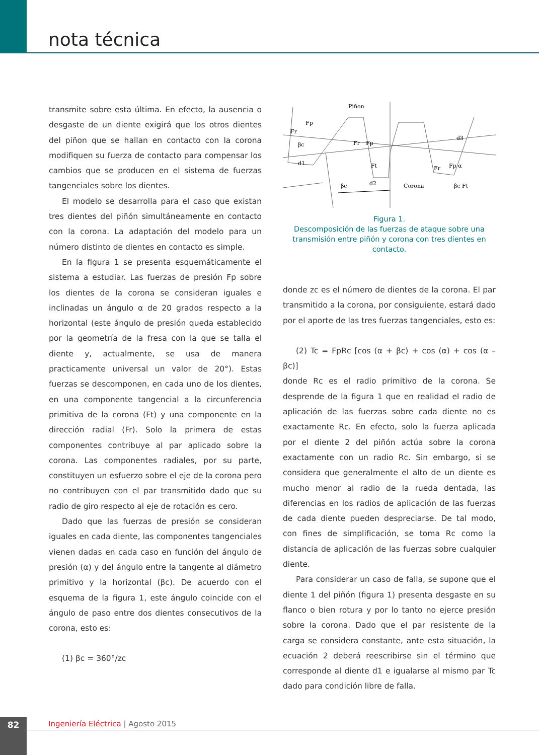nota técnica
transmite sobre esta última. En efecto, la ausencia o desgaste de un diente exigirá que los otros dientes del piñon que se hallan en contacto con la corona modifiquen su fuerza de contacto para compensar los cambios que se producen en el sistema de fuerzas tangenciales sobre los dientes.
El modelo se desarrolla para el caso que existan tres dientes del piñón simultáneamente en contacto con la corona. La adaptación del modelo para un número distinto de dientes en contacto es simple.
En la figura 1 se presenta esquemáticamente el sistema a estudiar. Las fuerzas de presión Fp sobre los dientes de la corona se consideran iguales e inclinadas un ángulo α de 20 grados respecto a la horizontal (este ángulo de presión queda establecido por la geometría de la fresa con la que se talla el diente y, actualmente, se usa de manera practicamente universal un valor de 20°). Estas fuerzas se descomponen, en cada uno de los dientes, en una componente tangencial a la circunferencia primitiva de la corona (Ft) y una componente en la dirección radial (Fr). Solo la primera de estas componentes contribuye al par aplicado sobre la corona. Las componentes radiales, por su parte, constituyen un esfuerzo sobre el eje de la corona pero no contribuyen con el par transmitido dado que su radio de giro respecto al eje de rotación es cero.
Dado que las fuerzas de presión se consideran iguales en cada diente, las componentes tangenciales vienen dadas en cada caso en función del ángulo de presión (α) y del ángulo entre la tangente al diámetro primitivo y la horizontal (βc). De acuerdo con el esquema de la figura 1, este ángulo coincide con el ángulo de paso entre dos dientes consecutivos de la corona, esto es:
(1) βc = 360°/zc
Piñon
Fr
Fp
βc
d1
Fr
Fp
Ft
d2
βc
Corona
d3
Fr
Fp α
βc Ft
Figura 1.
Descomposición de las fuerzas de ataque sobre una transmisión entre piñón y corona con tres dientes en contacto.
donde zc es el número de dientes de la corona. El par transmitido a la corona, por consiguiente, estará dado por el aporte de las tres fuerzas tangenciales, esto es:
(2) Tc = FpRc [cos (α + βc) + cos (α) + cos (α – βc)]
donde Rc es el radio primitivo de la corona. Se desprende de la figura 1 que en realidad el radio de aplicación de las fuerzas sobre cada diente no es exactamente Rc. En efecto, solo la fuerza aplicada por el diente 2 del piñón actúa sobre la corona exactamente con un radio Rc. Sin embargo, si se considera que generalmente el alto de un diente es mucho menor al radio de la rueda dentada, las diferencias en los radios de aplicación de las fuerzas de cada diente pueden despreciarse. De tal modo, con fines de simplificación, se toma Rc como la distancia de aplicación de las fuerzas sobre cualquier diente.
Para considerar un caso de falla, se supone que el diente 1 del piñón (figura 1) presenta desgaste en su flanco o bien rotura y por lo tanto no ejerce presión sobre la corona. Dado que el par resistente de la carga se considera constante, ante esta situación, la ecuación 2 deberá reescribirse sin el término que corresponde al diente d1 e igualarse al mismo par Tc dado para condición libre de falla.
82
Ingeniería Eléctrica | Agosto 2015